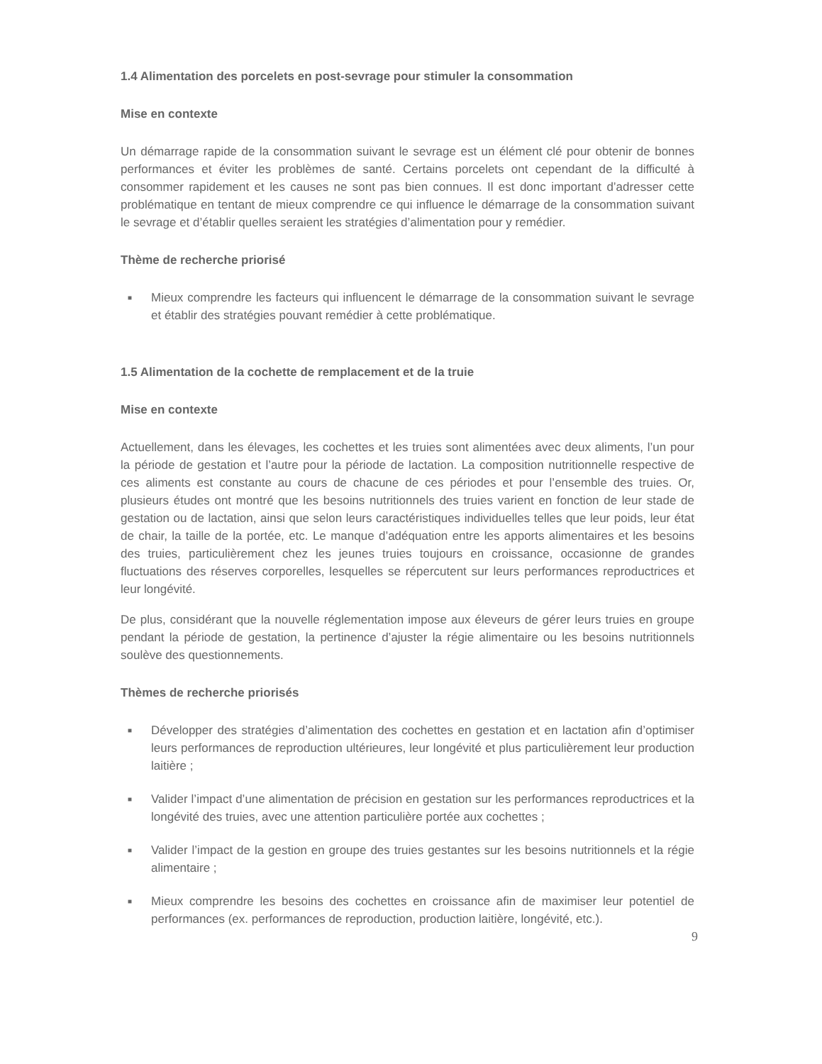1.4 Alimentation des porcelets en post-sevrage pour stimuler la consommation
Mise en contexte
Un démarrage rapide de la consommation suivant le sevrage est un élément clé pour obtenir de bonnes performances et éviter les problèmes de santé. Certains porcelets ont cependant de la difficulté à consommer rapidement et les causes ne sont pas bien connues. Il est donc important d’adresser cette problématique en tentant de mieux comprendre ce qui influence le démarrage de la consommation suivant le sevrage et d’établir quelles seraient les stratégies d’alimentation pour y remédier.
Thème de recherche priorisé
■ Mieux comprendre les facteurs qui influencent le démarrage de la consommation suivant le sevrage et établir des stratégies pouvant remédier à cette problématique.
1.5 Alimentation de la cochette de remplacement et de la truie
Mise en contexte
Actuellement, dans les élevages, les cochettes et les truies sont alimentées avec deux aliments, l’un pour la période de gestation et l’autre pour la période de lactation. La composition nutritionnelle respective de ces aliments est constante au cours de chacune de ces périodes et pour l’ensemble des truies. Or, plusieurs études ont montré que les besoins nutritionnels des truies varient en fonction de leur stade de gestation ou de lactation, ainsi que selon leurs caractéristiques individuelles telles que leur poids, leur état de chair, la taille de la portée, etc. Le manque d’adéquation entre les apports alimentaires et les besoins des truies, particulièrement chez les jeunes truies toujours en croissance, occasionne de grandes fluctuations des réserves corporelles, lesquelles se répercutent sur leurs performances reproductrices et leur longévité.
De plus, considérant que la nouvelle réglementation impose aux éleveurs de gérer leurs truies en groupe pendant la période de gestation, la pertinence d’ajuster la régie alimentaire ou les besoins nutritionnels soulève des questionnements.
Thèmes de recherche priorisés
■ Développer des stratégies d’alimentation des cochettes en gestation et en lactation afin d’optimiser leurs performances de reproduction ultérieures, leur longévité et plus particulièrement leur production laitière ;
■ Valider l’impact d’une alimentation de précision en gestation sur les performances reproductrices et la longévité des truies, avec une attention particulière portée aux cochettes ;
■ Valider l’impact de la gestion en groupe des truies gestantes sur les besoins nutritionnels et la régie alimentaire ;
■ Mieux comprendre les besoins des cochettes en croissance afin de maximiser leur potentiel de performances (ex. performances de reproduction, production laitière, longévité, etc.).
9